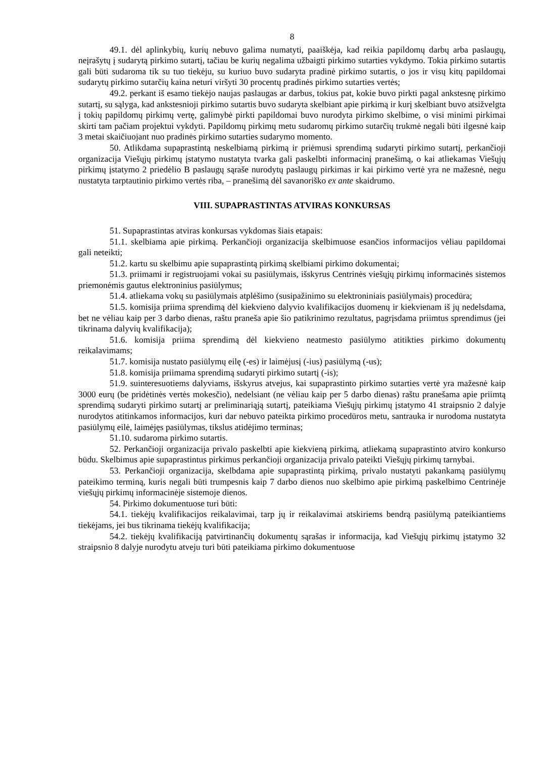8
49.1. dėl aplinkybių, kurių nebuvo galima numatyti, paaiškėja, kad reikia papildomų darbų arba paslaugų, neįrašytų į sudarytą pirkimo sutartį, tačiau be kurių negalima užbaigti pirkimo sutarties vykdymo. Tokia pirkimo sutartis gali būti sudaroma tik su tuo tiekėju, su kuriuo buvo sudaryta pradinė pirkimo sutartis, o jos ir visų kitų papildomai sudarytų pirkimo sutarčių kaina neturi viršyti 30 procentų pradinės pirkimo sutarties vertės;
49.2. perkant iš esamo tiekėjo naujas paslaugas ar darbus, tokius pat, kokie buvo pirkti pagal ankstesnę pirkimo sutartį, su sąlyga, kad ankstesnioji pirkimo sutartis buvo sudaryta skelbiant apie pirkimą ir kurį skelbiant buvo atsižvelgta į tokių papildomų pirkimų vertę, galimybė pirkti papildomai buvo nurodyta pirkimo skelbime, o visi minimi pirkimai skirti tam pačiam projektui vykdyti. Papildomų pirkimų metu sudaromų pirkimo sutarčių trukmė negali būti ilgesnė kaip 3 metai skaičiuojant nuo pradinės pirkimo sutarties sudarymo momento.
50. Atlikdama supaprastintą neskelbiamą pirkimą ir priėmusi sprendimą sudaryti pirkimo sutartį, perkančioji organizacija Viešųjų pirkimų įstatymo nustatyta tvarka gali paskelbti informacinį pranešimą, o kai atliekamas Viešųjų pirkimų įstatymo 2 priedėlio B paslaugų sąraše nurodytų paslaugų pirkimas ir kai pirkimo vertė yra ne mažesnė, negu nustatyta tarptautinio pirkimo vertės riba, – pranešimą dėl savanoriško ex ante skaidrumo.
VIII. SUPAPRASTINTAS ATVIRAS KONKURSAS
51. Supaprastintas atviras konkursas vykdomas šiais etapais:
51.1. skelbiama apie pirkimą. Perkančioji organizacija skelbimuose esančios informacijos vėliau papildomai gali neteikti;
51.2. kartu su skelbimu apie supaprastintą pirkimą skelbiami pirkimo dokumentai;
51.3. priimami ir registruojami vokai su pasiūlymais, išskyrus Centrinės viešųjų pirkimų informacinės sistemos priemonėmis gautus elektroninius pasiūlymus;
51.4. atliekama vokų su pasiūlymais atplėšimo (susipažinimo su elektroniniais pasiūlymais) procedūra;
51.5. komisija priima sprendimą dėl kiekvieno dalyvio kvalifikacijos duomenų ir kiekvienam iš jų nedelsdama, bet ne vėliau kaip per 3 darbo dienas, raštu praneša apie šio patikrinimo rezultatus, pagrįsdama priimtus sprendimus (jei tikrinama dalyvių kvalifikacija);
51.6. komisija priima sprendimą dėl kiekvieno neatmesto pasiūlymo atitikties pirkimo dokumentų reikalavimams;
51.7. komisija nustato pasiūlymų eilę (-es) ir laimėjusį (-ius) pasiūlymą (-us);
51.8. komisija priimama sprendimą sudaryti pirkimo sutartį (-is);
51.9. suinteresuotiems dalyviams, išskyrus atvejus, kai supaprastinto pirkimo sutarties vertė yra mažesnė kaip 3000 eurų (be pridėtinės vertės mokesčio), nedelsiant (ne vėliau kaip per 5 darbo dienas) raštu pranešama apie priimtą sprendimą sudaryti pirkimo sutartį ar preliminariąją sutartį, pateikiama Viešųjų pirkimų įstatymo 41 straipsnio 2 dalyje nurodytos atitinkamos informacijos, kuri dar nebuvo pateikta pirkimo procedūros metu, santrauka ir nurodoma nustatyta pasiūlymų eilė, laimėjęs pasiūlymas, tikslus atidėjimo terminas;
51.10. sudaroma pirkimo sutartis.
52. Perkančioji organizacija privalo paskelbti apie kiekvieną pirkimą, atliekamą supaprastinto atviro konkurso būdu. Skelbimus apie supaprastintus pirkimus perkančioji organizacija privalo pateikti Viešųjų pirkimų tarnybai.
53. Perkančioji organizacija, skelbdama apie supaprastintą pirkimą, privalo nustatyti pakankamą pasiūlymų pateikimo terminą, kuris negali būti trumpesnis kaip 7 darbo dienos nuo skelbimo apie pirkimą paskelbimo Centrinėje viešųjų pirkimų informacinėje sistemoje dienos.
54. Pirkimo dokumentuose turi būti:
54.1. tiekėjų kvalifikacijos reikalavimai, tarp jų ir reikalavimai atskiriems bendrą pasiūlymą pateikiantiems tiekėjams, jei bus tikrinama tiekėjų kvalifikacija;
54.2. tiekėjų kvalifikaciją patvirtinančių dokumentų sąrašas ir informacija, kad Viešųjų pirkimų įstatymo 32 straipsnio 8 dalyje nurodytu atveju turi būti pateikiama pirkimo dokumentuose